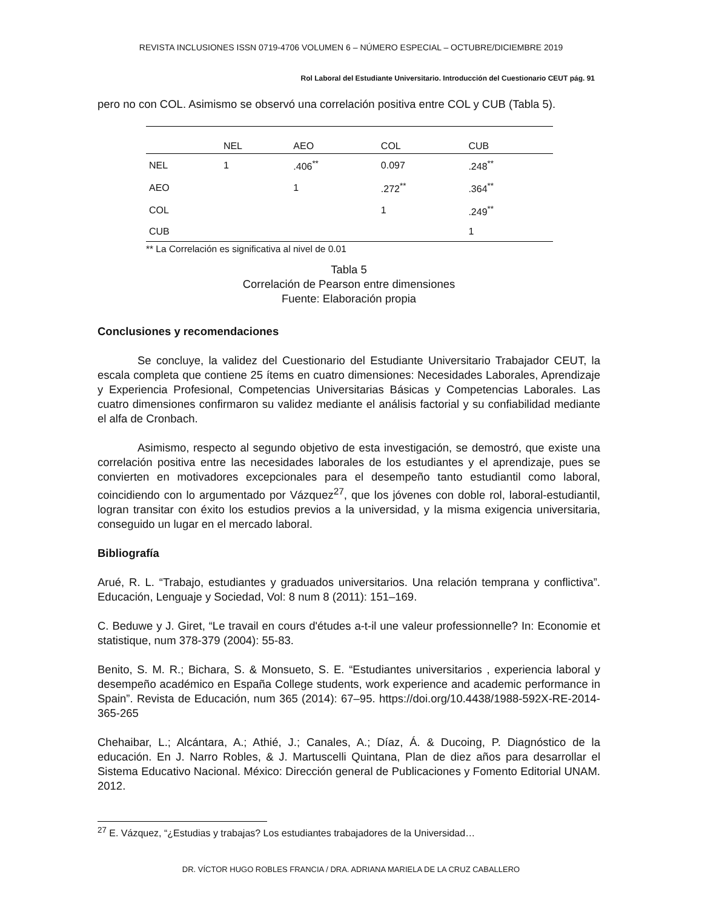REVISTA INCLUSIONES ISSN 0719-4706 VOLUMEN 6 – NÚMERO ESPECIAL – OCTUBRE/DICIEMBRE 2019
Rol Laboral del Estudiante Universitario. Introducción del Cuestionario CEUT pág. 91
pero no con COL. Asimismo se observó una correlación positiva entre COL y CUB (Tabla 5).
| | NEL | AEO | COL | CUB |
| --- | --- | --- | --- | --- |
| NEL | 1 | .406<sup>**</sup> | 0.097 | .248<sup>**</sup> |
| AEO | | 1 | .272<sup>**</sup> | .364<sup>**</sup> |
| COL | | | 1 | .249<sup>**</sup> |
| CUB | | | | 1 |
** La Correlación es significativa al nivel de 0.01
Tabla 5
Correlación de Pearson entre dimensiones
Fuente: Elaboración propia
Conclusiones y recomendaciones
Se concluye, la validez del Cuestionario del Estudiante Universitario Trabajador CEUT, la escala completa que contiene 25 ítems en cuatro dimensiones: Necesidades Laborales, Aprendizaje y Experiencia Profesional, Competencias Universitarias Básicas y Competencias Laborales. Las cuatro dimensiones confirmaron su validez mediante el análisis factorial y su confiabilidad mediante el alfa de Cronbach.
Asimismo, respecto al segundo objetivo de esta investigación, se demostró, que existe una correlación positiva entre las necesidades laborales de los estudiantes y el aprendizaje, pues se convierten en motivadores excepcionales para el desempeño tanto estudiantil como laboral, coincidiendo con lo argumentado por Vázquez<sup>27</sup>, que los jóvenes con doble rol, laboral-estudiantil, logran transitar con éxito los estudios previos a la universidad, y la misma exigencia universitaria, conseguido un lugar en el mercado laboral.
Bibliografía
Arué, R. L. “Trabajo, estudiantes y graduados universitarios. Una relación temprana y conflictiva”. Educación, Lenguaje y Sociedad, Vol: 8 num 8 (2011): 151–169.
C. Beduwe y J. Giret, “Le travail en cours d'études a-t-il une valeur professionnelle? In: Economie et statistique, num 378-379 (2004): 55-83.
Benito, S. M. R.; Bichara, S. & Monsueto, S. E. “Estudiantes universitarios , experiencia laboral y desempeño académico en España College students, work experience and academic performance in Spain”. Revista de Educación, num 365 (2014): 67–95. https://doi.org/10.4438/1988-592X-RE-2014-365-265
Chehaibar, L.; Alcántara, A.; Athié, J.; Canales, A.; Díaz, Á. & Ducoing, P. Diagnóstico de la educación. En J. Narro Robles, & J. Martuscelli Quintana, Plan de diez años para desarrollar el Sistema Educativo Nacional. México: Dirección general de Publicaciones y Fomento Editorial UNAM. 2012.
<sup>27</sup> E. Vázquez, “¿Estudias y trabajas? Los estudiantes trabajadores de la Universidad…
DR. VÍCTOR HUGO ROBLES FRANCIA / DRA. ADRIANA MARIELA DE LA CRUZ CABALLERO